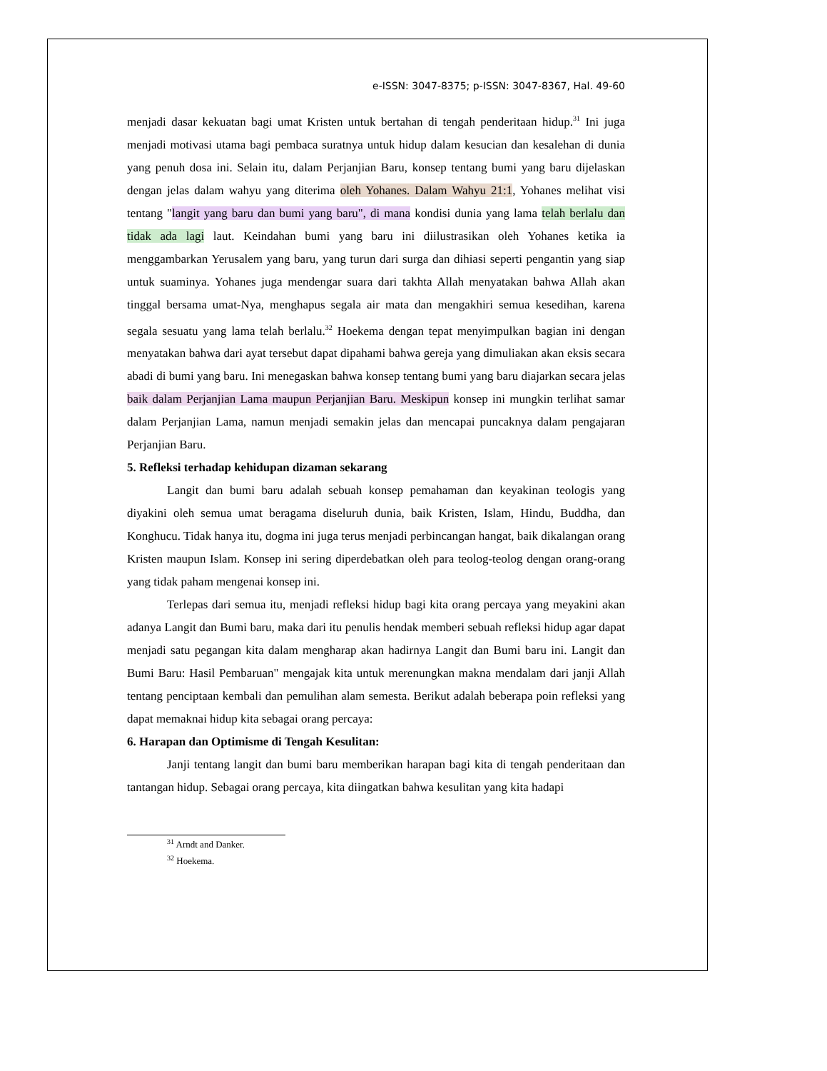e-ISSN: 3047-8375; p-ISSN: 3047-8367, Hal. 49-60
menjadi dasar kekuatan bagi umat Kristen untuk bertahan di tengah penderitaan hidup.<sup>31</sup> Ini juga menjadi motivasi utama bagi pembaca suratnya untuk hidup dalam kesucian dan kesalehan di dunia yang penuh dosa ini. Selain itu, dalam Perjanjian Baru, konsep tentang bumi yang baru dijelaskan dengan jelas dalam wahyu yang diterima oleh Yohanes. Dalam Wahyu 21:1, Yohanes melihat visi tentang "langit yang baru dan bumi yang baru", di mana kondisi dunia yang lama telah berlalu dan tidak ada lagi laut. Keindahan bumi yang baru ini diilustrasikan oleh Yohanes ketika ia menggambarkan Yerusalem yang baru, yang turun dari surga dan dihiasi seperti pengantin yang siap untuk suaminya. Yohanes juga mendengar suara dari takhta Allah menyatakan bahwa Allah akan tinggal bersama umat-Nya, menghapus segala air mata dan mengakhiri semua kesedihan, karena segala sesuatu yang lama telah berlalu.<sup>32</sup> Hoekema dengan tepat menyimpulkan bagian ini dengan menyatakan bahwa dari ayat tersebut dapat dipahami bahwa gereja yang dimuliakan akan eksis secara abadi di bumi yang baru. Ini menegaskan bahwa konsep tentang bumi yang baru diajarkan secara jelas baik dalam Perjanjian Lama maupun Perjanjian Baru. Meskipun konsep ini mungkin terlihat samar dalam Perjanjian Lama, namun menjadi semakin jelas dan mencapai puncaknya dalam pengajaran Perjanjian Baru.
5. Refleksi terhadap kehidupan dizaman sekarang
Langit dan bumi baru adalah sebuah konsep pemahaman dan keyakinan teologis yang diyakini oleh semua umat beragama diseluruh dunia, baik Kristen, Islam, Hindu, Buddha, dan Konghucu. Tidak hanya itu, dogma ini juga terus menjadi perbincangan hangat, baik dikalangan orang Kristen maupun Islam. Konsep ini sering diperdebatkan oleh para teolog-teolog dengan orang-orang yang tidak paham mengenai konsep ini.
Terlepas dari semua itu, menjadi refleksi hidup bagi kita orang percaya yang meyakini akan adanya Langit dan Bumi baru, maka dari itu penulis hendak memberi sebuah refleksi hidup agar dapat menjadi satu pegangan kita dalam mengharap akan hadirnya Langit dan Bumi baru ini. Langit dan Bumi Baru: Hasil Pembaruan" mengajak kita untuk merenungkan makna mendalam dari janji Allah tentang penciptaan kembali dan pemulihan alam semesta. Berikut adalah beberapa poin refleksi yang dapat memaknai hidup kita sebagai orang percaya:
6. Harapan dan Optimisme di Tengah Kesulitan:
Janji tentang langit dan bumi baru memberikan harapan bagi kita di tengah penderitaan dan tantangan hidup. Sebagai orang percaya, kita diingatkan bahwa kesulitan yang kita hadapi
<sup>31</sup> Arndt and Danker.
<sup>32</sup> Hoekema.